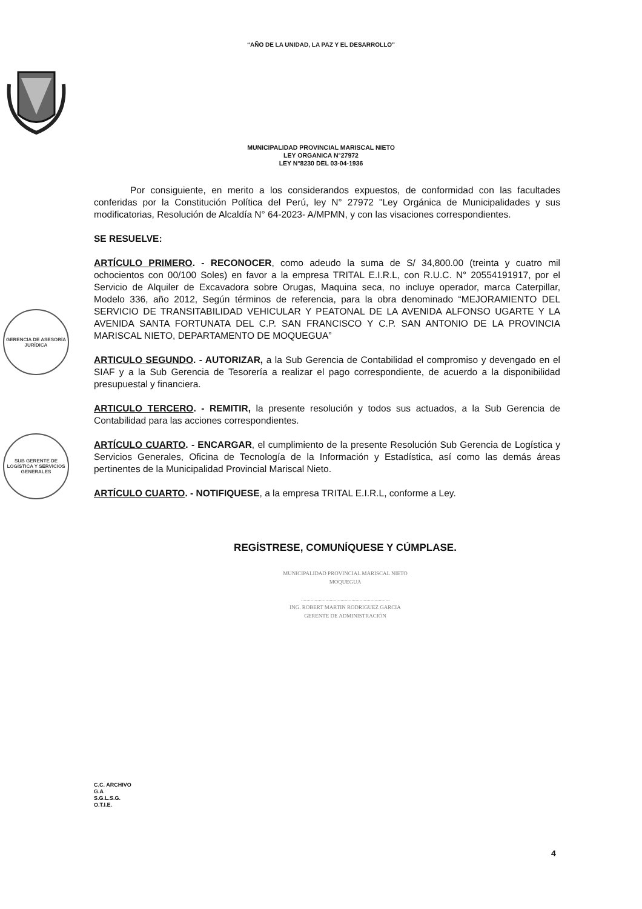“AÑO DE LA UNIDAD, LA PAZ Y EL DESARROLLO”
MUNICIPALIDAD PROVINCIAL MARISCAL NIETO
LEY ORGANICA N°27972
LEY N°8230 DEL 03-04-1936
GERENCIA DE ASESORÍA JURÍDICA
SUB GERENTE DE LOGÍSTICA Y SERVICIOS GENERALES
Por consiguiente, en merito a los considerandos expuestos, de conformidad con las facultades conferidas por la Constitución Política del Perú, ley N° 27972 "Ley Orgánica de Municipalidades y sus modificatorias, Resolución de Alcaldía N° 64-2023- A/MPMN, y con las visaciones correspondientes.
SE RESUELVE:
ARTÍCULO PRIMERO. - RECONOCER, como adeudo la suma de S/ 34,800.00 (treinta y cuatro mil ochocientos con 00/100 Soles) en favor a la empresa TRITAL E.I.R.L, con R.U.C. N° 20554191917, por el Servicio de Alquiler de Excavadora sobre Orugas, Maquina seca, no incluye operador, marca Caterpillar, Modelo 336, año 2012, Según términos de referencia, para la obra denominado “MEJORAMIENTO DEL SERVICIO DE TRANSITABILIDAD VEHICULAR Y PEATONAL DE LA AVENIDA ALFONSO UGARTE Y LA AVENIDA SANTA FORTUNATA DEL C.P. SAN FRANCISCO Y C.P. SAN ANTONIO DE LA PROVINCIA MARISCAL NIETO, DEPARTAMENTO DE MOQUEGUA”
ARTICULO SEGUNDO. - AUTORIZAR, a la Sub Gerencia de Contabilidad el compromiso y devengado en el SIAF y a la Sub Gerencia de Tesorería a realizar el pago correspondiente, de acuerdo a la disponibilidad presupuestal y financiera.
ARTICULO TERCERO. - REMITIR, la presente resolución y todos sus actuados, a la Sub Gerencia de Contabilidad para las acciones correspondientes.
ARTÍCULO CUARTO. - ENCARGAR, el cumplimiento de la presente Resolución Sub Gerencia de Logística y Servicios Generales, Oficina de Tecnología de la Información y Estadística, así como las demás áreas pertinentes de la Municipalidad Provincial Mariscal Nieto.
ARTÍCULO CUARTO. - NOTIFIQUESE, a la empresa TRITAL E.I.R.L, conforme a Ley.
REGÍSTRESE, COMUNÍQUESE Y CÚMPLASE.
MUNICIPALIDAD PROVINCIAL MARISCAL NIETO
MOQUEGUA
.................................................................
ING. ROBERT MARTIN RODRIGUEZ GARCIA
GERENTE DE ADMINISTRACIÓN
C.C. ARCHIVO
G.A
S.G.L.S.G.
O.T.I.E.
4